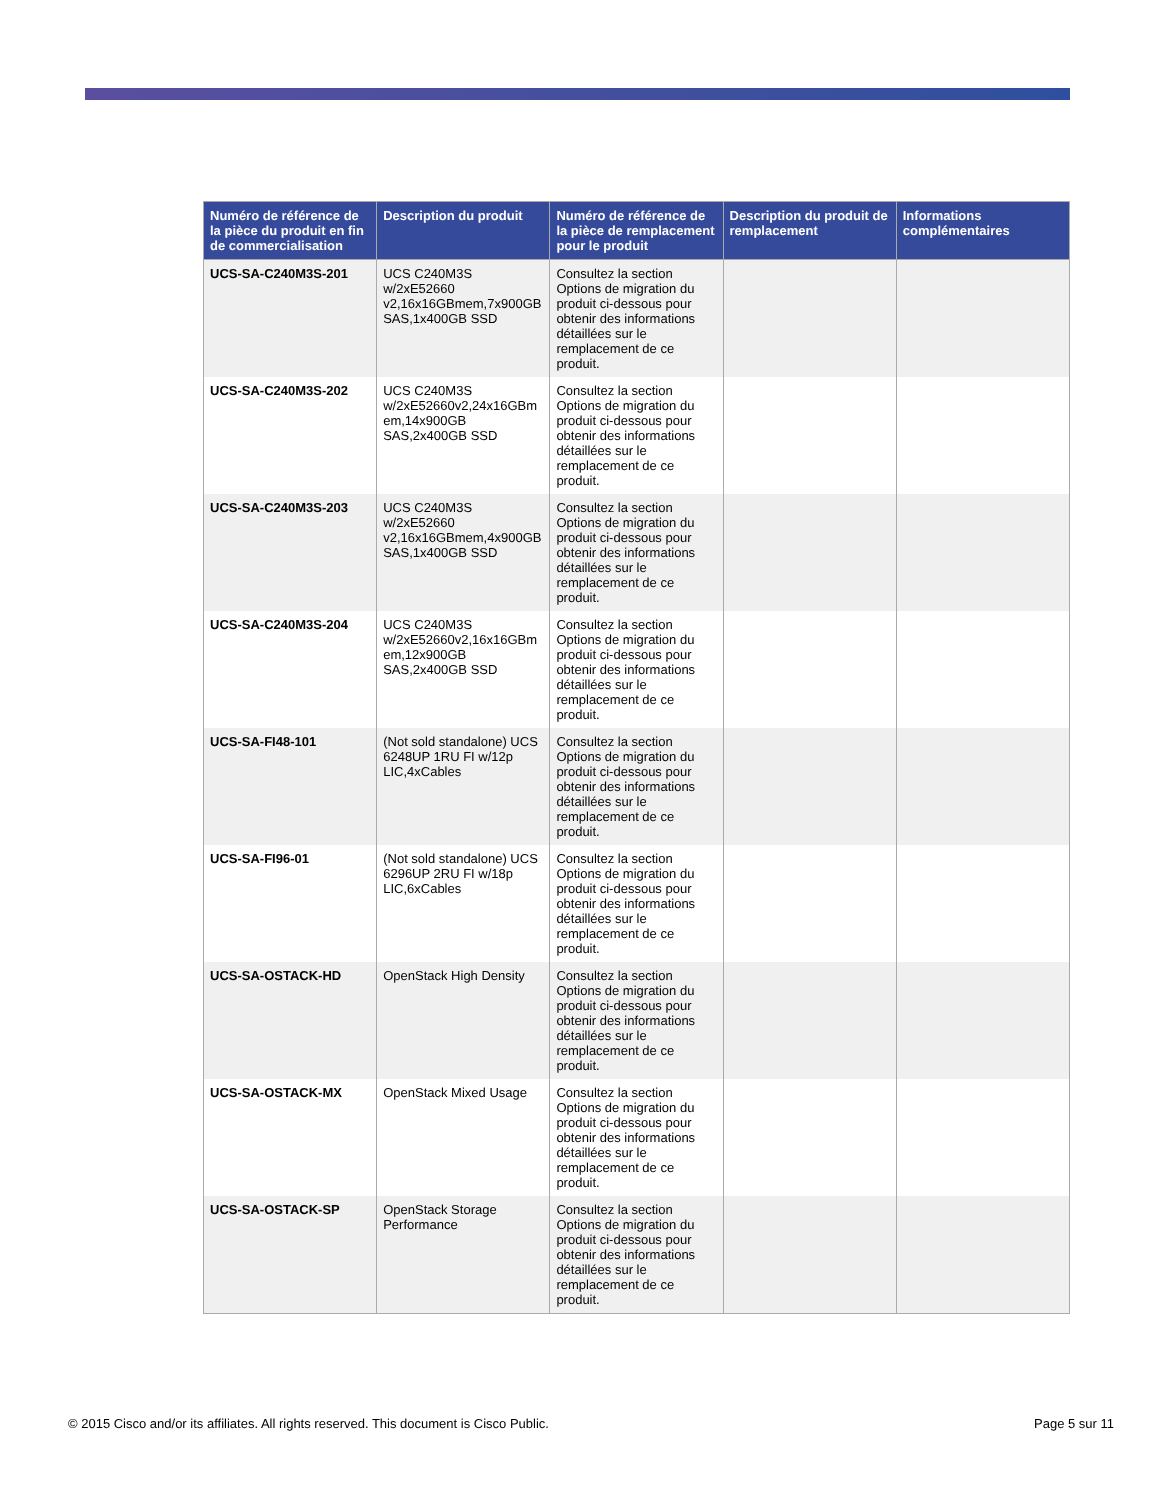| Numéro de référence de la pièce du produit en fin de commercialisation | Description du produit | Numéro de référence de la pièce de remplacement pour le produit | Description du produit de remplacement | Informations complémentaires |
| --- | --- | --- | --- | --- |
| UCS-SA-C240M3S-201 | UCS C240M3S w/2xE52660 v2,16x16GBmem,7x900GB SAS,1x400GB SSD | Consultez la section Options de migration du produit ci-dessous pour obtenir des informations détaillées sur le remplacement de ce produit. | | |
| UCS-SA-C240M3S-202 | UCS C240M3S w/2xE52660v2,24x16GBm em,14x900GB SAS,2x400GB SSD | Consultez la section Options de migration du produit ci-dessous pour obtenir des informations détaillées sur le remplacement de ce produit. | | |
| UCS-SA-C240M3S-203 | UCS C240M3S w/2xE52660 v2,16x16GBmem,4x900GB SAS,1x400GB SSD | Consultez la section Options de migration du produit ci-dessous pour obtenir des informations détaillées sur le remplacement de ce produit. | | |
| UCS-SA-C240M3S-204 | UCS C240M3S w/2xE52660v2,16x16GBm em,12x900GB SAS,2x400GB SSD | Consultez la section Options de migration du produit ci-dessous pour obtenir des informations détaillées sur le remplacement de ce produit. | | |
| UCS-SA-FI48-101 | (Not sold standalone) UCS 6248UP 1RU FI w/12p LIC,4xCables | Consultez la section Options de migration du produit ci-dessous pour obtenir des informations détaillées sur le remplacement de ce produit. | | |
| UCS-SA-FI96-01 | (Not sold standalone) UCS 6296UP 2RU FI w/18p LIC,6xCables | Consultez la section Options de migration du produit ci-dessous pour obtenir des informations détaillées sur le remplacement de ce produit. | | |
| UCS-SA-OSTACK-HD | OpenStack High Density | Consultez la section Options de migration du produit ci-dessous pour obtenir des informations détaillées sur le remplacement de ce produit. | | |
| UCS-SA-OSTACK-MX | OpenStack Mixed Usage | Consultez la section Options de migration du produit ci-dessous pour obtenir des informations détaillées sur le remplacement de ce produit. | | |
| UCS-SA-OSTACK-SP | OpenStack Storage Performance | Consultez la section Options de migration du produit ci-dessous pour obtenir des informations détaillées sur le remplacement de ce produit. | | |
© 2015 Cisco and/or its affiliates. All rights reserved. This document is Cisco Public. Page 5 sur 11